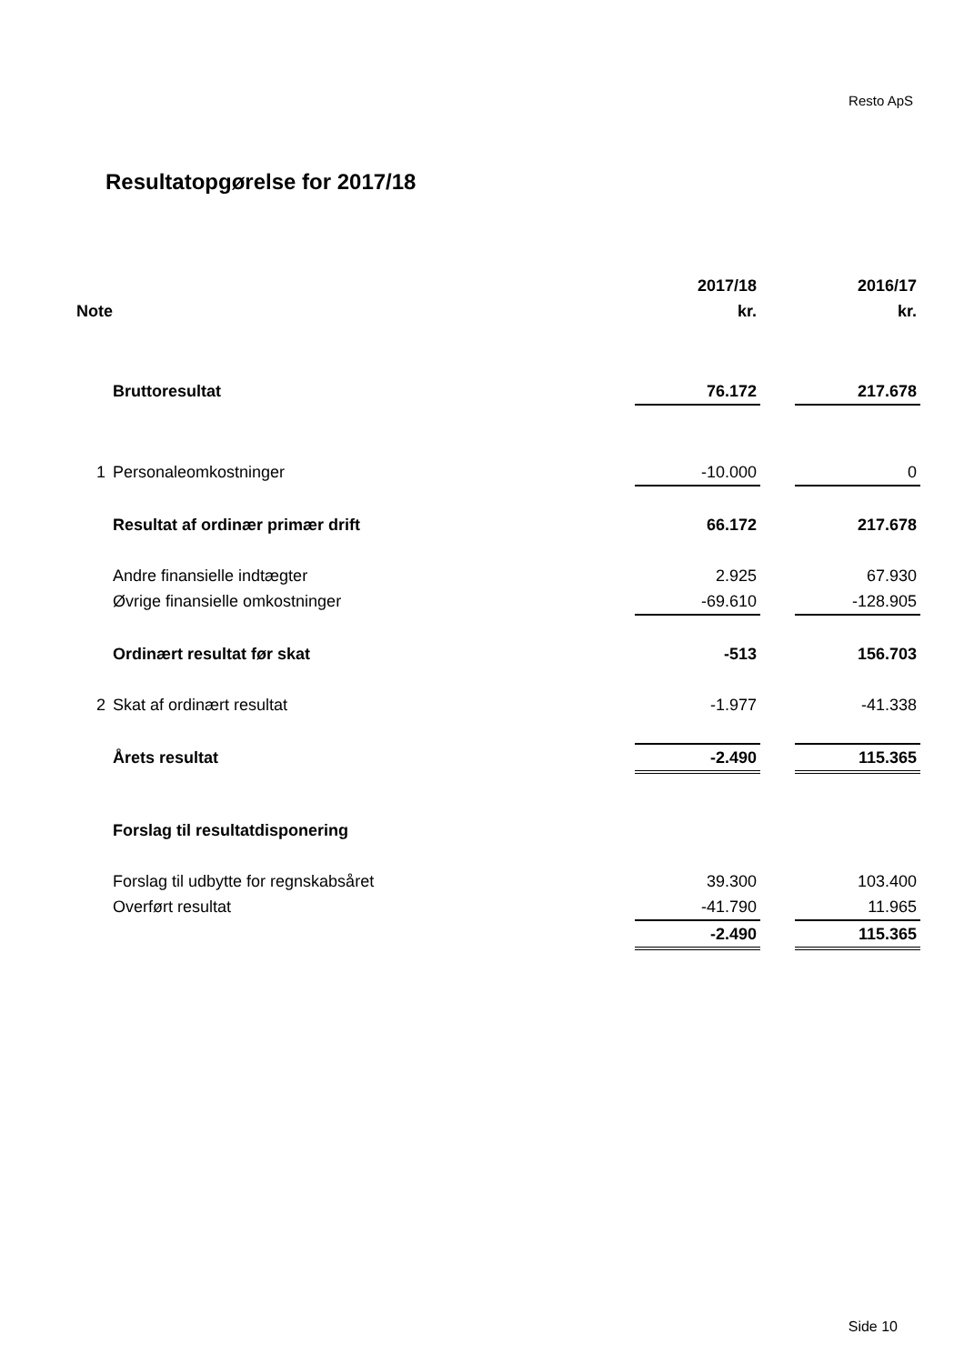Resto ApS
Resultatopgørelse for 2017/18
| | | 2017/18 | | 2016/17 |
| --- | --- | --- | --- | --- |
| Note | | kr. | | kr. |
| | Bruttoresultat | 76.172 | | 217.678 |
| 1 | Personaleomkostninger | -10.000 | | 0 |
| | Resultat af ordinær primær drift | 66.172 | | 217.678 |
| | Andre finansielle indtægter | 2.925 | | 67.930 |
| | Øvrige finansielle omkostninger | -69.610 | | -128.905 |
| | Ordinært resultat før skat | -513 | | 156.703 |
| 2 | Skat af ordinært resultat | -1.977 | | -41.338 |
| | Årets resultat | -2.490 | | 115.365 |
| | Forslag til resultatdisponering | | | |
| | Forslag til udbytte for regnskabsåret | 39.300 | | 103.400 |
| | Overført resultat | -41.790 | | 11.965 |
| | | -2.490 | | 115.365 |
Side 10